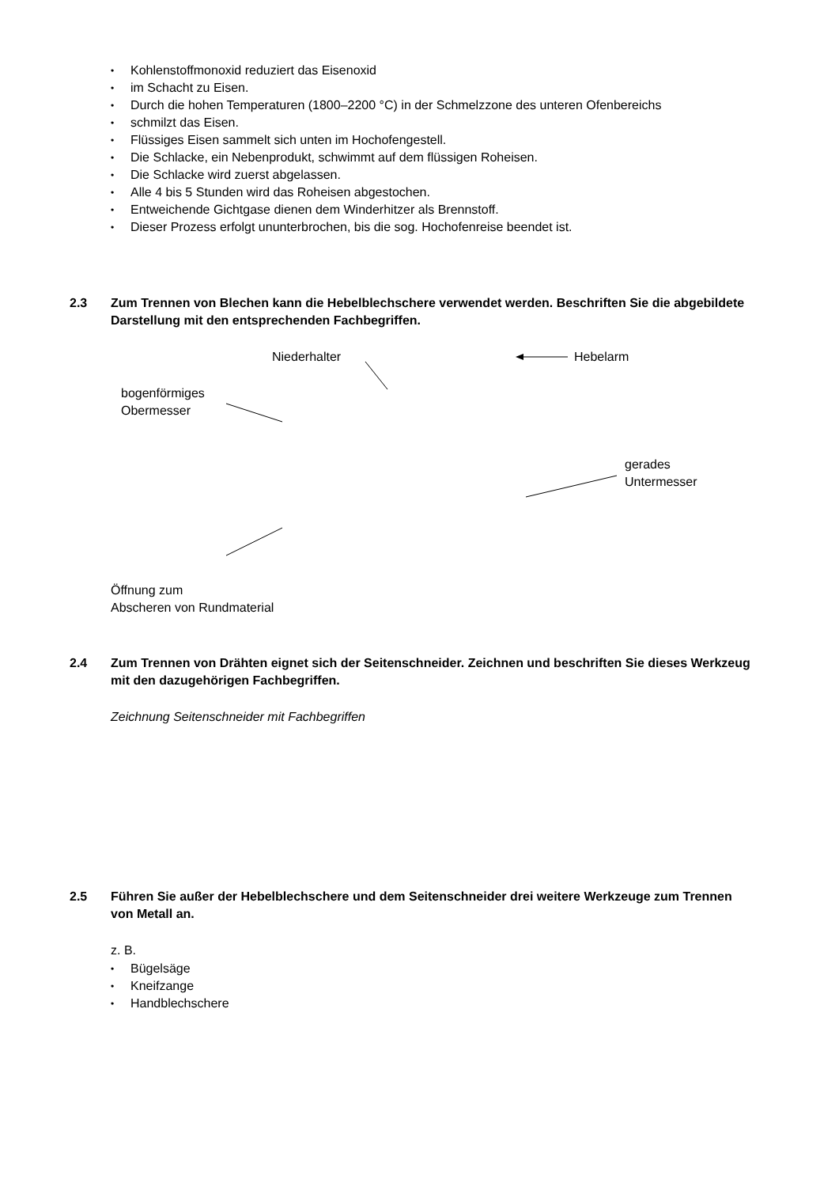• Kohlenstoffmonoxid reduziert das Eisenoxid
• im Schacht zu Eisen.
• Durch die hohen Temperaturen (1800–2200 °C) in der Schmelzzone des unteren Ofenbereichs
• schmilzt das Eisen.
• Flüssiges Eisen sammelt sich unten im Hochofengestell.
• Die Schlacke, ein Nebenprodukt, schwimmt auf dem flüssigen Roheisen.
• Die Schlacke wird zuerst abgelassen.
• Alle 4 bis 5 Stunden wird das Roheisen abgestochen.
• Entweichende Gichtgase dienen dem Winderhitzer als Brennstoff.
• Dieser Prozess erfolgt ununterbrochen, bis die sog. Hochofenreise beendet ist.
2.3 Zum Trennen von Blechen kann die Hebelblechschere verwendet werden. Beschriften Sie die abgebildete Darstellung mit den entsprechenden Fachbegriffen.
Niederhalter Hebelarm
bogenförmiges
Obermesser
gerades
Untermesser
Öffnung zum
Abscheren von Rundmaterial
2.4 Zum Trennen von Drähten eignet sich der Seitenschneider. Zeichnen und beschriften Sie dieses Werkzeug mit den dazugehörigen Fachbegriffen.
Zeichnung Seitenschneider mit Fachbegriffen
2.5 Führen Sie außer der Hebelblechschere und dem Seitenschneider drei weitere Werkzeuge zum Trennen von Metall an.
z. B.
• Bügelsäge
• Kneifzange
• Handblechschere